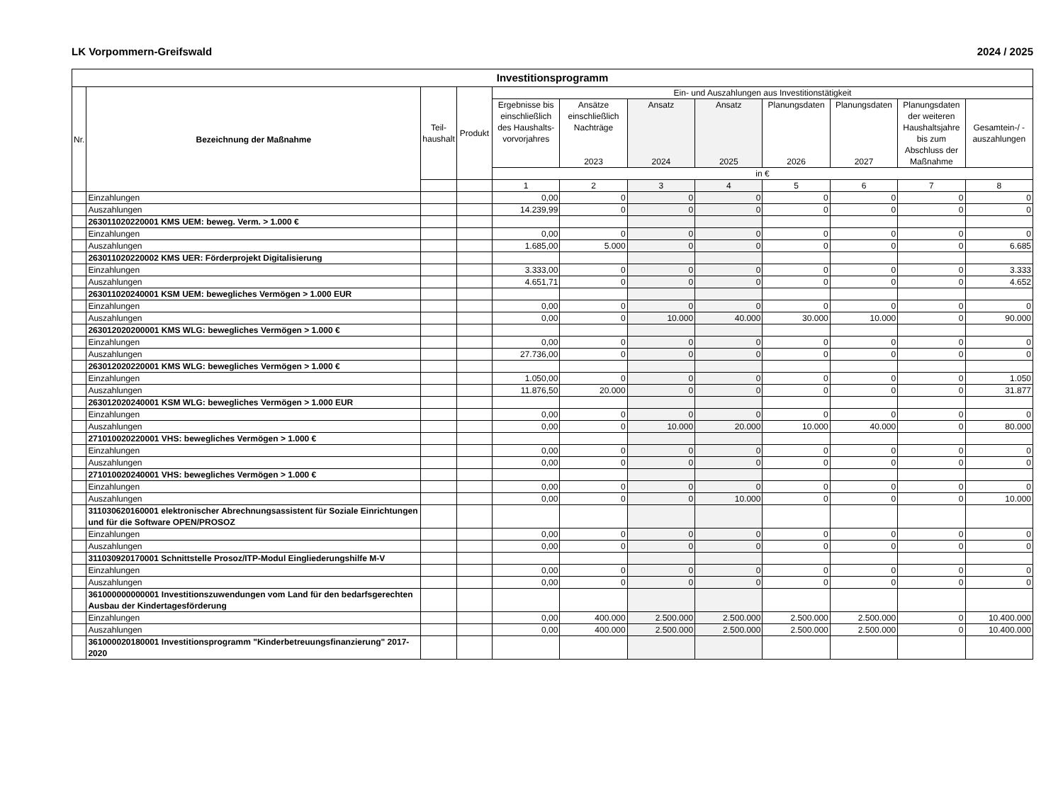LK Vorpommern-Greifswald 2024 / 2025
| Investitionsprogramm | | | | | | | | | | | |
| --- | --- | --- | --- | --- | --- | --- | --- | --- | --- | --- | --- |
| Nr. | Bezeichnung der Maßnahme | Teil- haushalt | Produkt | Ein- und Auszahlungen aus Investitionstätigkeit | | | | | | | |
| | | | | Ergebnisse bis einschließlich des Haushalts-vorvorjahres | Ansätze einschließlich Nachträge 2023 | Ansatz 2024 | Ansatz 2025 | Planungsdaten 2026 | Planungsdaten 2027 | Planungsdaten der weiteren Haushaltsjahre bis zum Abschluss der Maßnahme | Gesamtein-/ -auszahlungen |
| | | | | in € | | | | | | | |
| | | | | 1 | 2 | 3 | 4 | 5 | 6 | 7 | 8 |
| | Einzahlungen | | | 0,00 | 0 | 0 | 0 | 0 | 0 | 0 | 0 |
| | Auszahlungen | | | 14.239,99 | 0 | 0 | 0 | 0 | 0 | 0 | 0 |
| | 263011020220001 KMS UEM: beweg. Verm. > 1.000 € | | | | | | | | | | |
| | Einzahlungen | | | 0,00 | 0 | 0 | 0 | 0 | 0 | 0 | 0 |
| | Auszahlungen | | | 1.685,00 | 5.000 | 0 | 0 | 0 | 0 | 0 | 6.685 |
| | 263011020220002 KMS UER: Förderprojekt Digitalisierung | | | | | | | | | | |
| | Einzahlungen | | | 3.333,00 | 0 | 0 | 0 | 0 | 0 | 0 | 3.333 |
| | Auszahlungen | | | 4.651,71 | 0 | 0 | 0 | 0 | 0 | 0 | 4.652 |
| | 263011020240001 KSM UEM: bewegliches Vermögen > 1.000 EUR | | | | | | | | | | |
| | Einzahlungen | | | 0,00 | 0 | 0 | 0 | 0 | 0 | 0 | 0 |
| | Auszahlungen | | | 0,00 | 0 | 10.000 | 40.000 | 30.000 | 10.000 | 0 | 90.000 |
| | 263012020200001 KMS WLG: bewegliches Vermögen > 1.000 € | | | | | | | | | | |
| | Einzahlungen | | | 0,00 | 0 | 0 | 0 | 0 | 0 | 0 | 0 |
| | Auszahlungen | | | 27.736,00 | 0 | 0 | 0 | 0 | 0 | 0 | 0 |
| | 263012020220001 KMS WLG: bewegliches Vermögen > 1.000 € | | | | | | | | | | |
| | Einzahlungen | | | 1.050,00 | 0 | 0 | 0 | 0 | 0 | 0 | 1.050 |
| | Auszahlungen | | | 11.876,50 | 20.000 | 0 | 0 | 0 | 0 | 0 | 31.877 |
| | 263012020240001 KSM WLG: bewegliches Vermögen > 1.000 EUR | | | | | | | | | | |
| | Einzahlungen | | | 0,00 | 0 | 0 | 0 | 0 | 0 | 0 | 0 |
| | Auszahlungen | | | 0,00 | 0 | 10.000 | 20.000 | 10.000 | 40.000 | 0 | 80.000 |
| | 271010020220001 VHS: bewegliches Vermögen > 1.000 € | | | | | | | | | | |
| | Einzahlungen | | | 0,00 | 0 | 0 | 0 | 0 | 0 | 0 | 0 |
| | Auszahlungen | | | 0,00 | 0 | 0 | 0 | 0 | 0 | 0 | 0 |
| | 271010020240001 VHS: bewegliches Vermögen > 1.000 € | | | | | | | | | | |
| | Einzahlungen | | | 0,00 | 0 | 0 | 0 | 0 | 0 | 0 | 0 |
| | Auszahlungen | | | 0,00 | 0 | 0 | 10.000 | 0 | 0 | 0 | 10.000 |
| | 311030620160001 elektronischer Abrechnungsassistent für Soziale Einrichtungen und für die Software OPEN/PROSOZ | | | | | | | | | | |
| | Einzahlungen | | | 0,00 | 0 | 0 | 0 | 0 | 0 | 0 | 0 |
| | Auszahlungen | | | 0,00 | 0 | 0 | 0 | 0 | 0 | 0 | 0 |
| | 311030920170001 Schnittstelle Prosoz/ITP-Modul Eingliederungshilfe M-V | | | | | | | | | | |
| | Einzahlungen | | | 0,00 | 0 | 0 | 0 | 0 | 0 | 0 | 0 |
| | Auszahlungen | | | 0,00 | 0 | 0 | 0 | 0 | 0 | 0 | 0 |
| | 361000000000001 Investitionszuwendungen vom Land für den bedarfsgerechten Ausbau der Kindertagesförderung | | | | | | | | | | |
| | Einzahlungen | | | 0,00 | 400.000 | 2.500.000 | 2.500.000 | 2.500.000 | 2.500.000 | 0 | 10.400.000 |
| | Auszahlungen | | | 0,00 | 400.000 | 2.500.000 | 2.500.000 | 2.500.000 | 2.500.000 | 0 | 10.400.000 |
| | 361000020180001 Investitionsprogramm "Kinderbetreuungsfinanzierung" 2017-2020 | | | | | | | | | | |